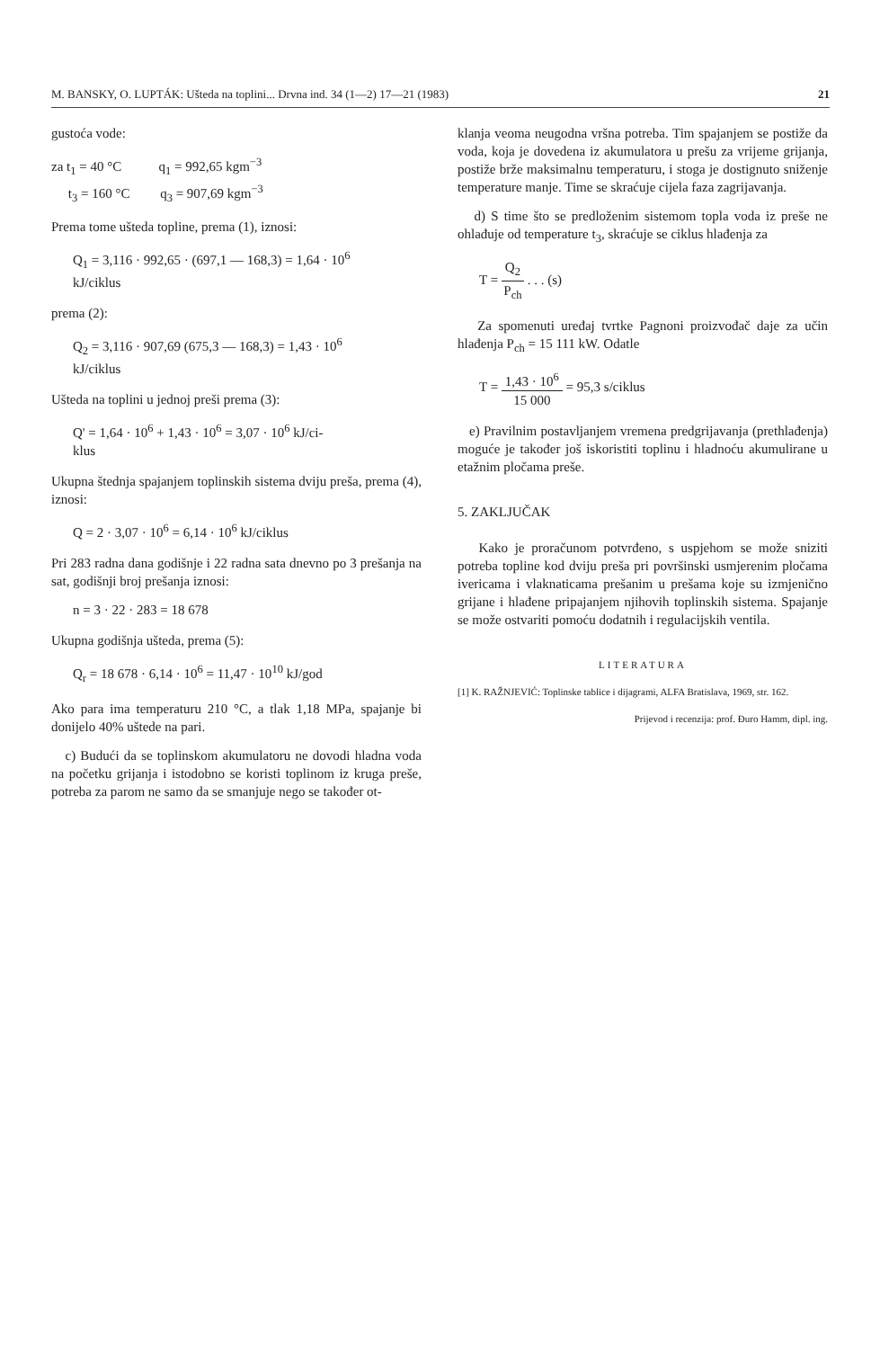M. BANSKY, O. LUPTÁK: Ušteda na toplini... Drvna ind. 34 (1—2) 17—21 (1983) 21
gustoća vode:
za t<sub>1</sub> = 40 °C q<sub>1</sub> = 992,65 kgm<sup>−3</sup>
t<sub>3</sub> = 160 °C q<sub>3</sub> = 907,69 kgm<sup>−3</sup>
Prema tome ušteda topline, prema (1), iznosi:
Q<sub>1</sub> = 3,116 · 992,65 · (697,1 — 168,3) = 1,64 · 10<sup>6</sup>
kJ/ciklus
prema (2):
Q<sub>2</sub> = 3,116 · 907,69 (675,3 — 168,3) = 1,43 · 10<sup>6</sup>
kJ/ciklus
Ušteda na toplini u jednoj preši prema (3):
Q' = 1,64 · 10<sup>6</sup> + 1,43 · 10<sup>6</sup> = 3,07 · 10<sup>6</sup> kJ/ci-
klus
Ukupna štednja spajanjem toplinskih sistema dviju preša, prema (4), iznosi:
Q = 2 · 3,07 · 10<sup>6</sup> = 6,14 · 10<sup>6</sup> kJ/ciklus
Pri 283 radna dana godišnje i 22 radna sata dnevno po 3 prešanja na sat, godišnji broj prešanja iznosi:
n = 3 · 22 · 283 = 18 678
Ukupna godišnja ušteda, prema (5):
Q<sub>r</sub> = 18 678 · 6,14 · 10<sup>6</sup> = 11,47 · 10<sup>10</sup> kJ/god
Ako para ima temperaturu 210 °C, a tlak 1,18 MPa, spajanje bi donijelo 40% uštede na pari.
c) Budući da se toplinskom akumulatoru ne dovodi hladna voda na početku grijanja i istodobno se koristi toplinom iz kruga preše, potreba za parom ne samo da se smanjuje nego se također ot-
klanja veoma neugodna vršna potreba. Tim spajanjem se postiže da voda, koja je dovedena iz akumulatora u prešu za vrijeme grijanja, postiže brže maksimalnu temperaturu, i stoga je dostignuto sniženje temperature manje. Time se skraćuje cijela faza zagrijavanja.
d) S time što se predloženim sistemom topla voda iz preše ne ohlađuje od temperature t<sub>3</sub>, skraćuje se ciklus hlađenja za
T = Q<sub>2</sub> P<sub>ch</sub> . . . (s)
Za spomenuti uređaj tvrtke Pagnoni proizvođač daje za učin hlađenja P<sub>ch</sub> = 15 111 kW. Odatle
T = 1,43 · 10<sup>6</sup> 15 000 = 95,3 s/ciklus
e) Pravilnim postavljanjem vremena predgrijavanja (prethlađenja) moguće je također još iskoristiti toplinu i hladnoću akumulirane u etažnim pločama preše.
5. ZAKLJUČAK
Kako je proračunom potvrđeno, s uspjehom se može sniziti potreba topline kod dviju preša pri površinski usmjerenim pločama ivericama i vlaknaticama prešanim u prešama koje su izmjenično grijane i hlađene pripajanjem njihovih toplinskih sistema. Spajanje se može ostvariti pomoću dodatnih i regulacijskih ventila.
LITERATURA
[1] K. RAŽNJEVIĆ: Toplinske tablice i dijagrami, ALFA Bratislava, 1969, str. 162.
Prijevod i recenzija: prof. Đuro Hamm, dipl. ing.